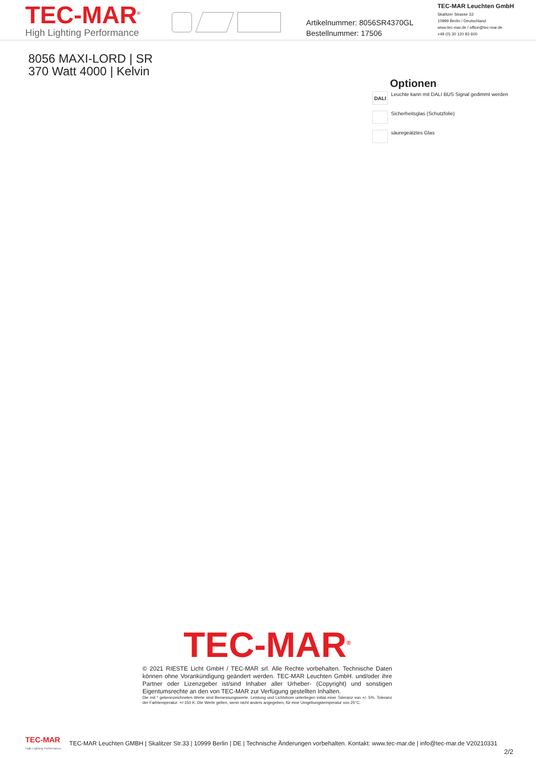TEC-MAR<sup>®</sup>
High Lighting Performance
Artikelnummer: 8056SR4370GL
Bestellnummer: 17506
TEC-MAR Leuchten GmbH
Skalitzer Strasse 33
10999 Berlin / Deutschland
www.tec-mar.de / office@tec-mar.de
+49 (0) 30 120 83 600
8056 MAXI-LORD | SR
370 Watt 4000 | Kelvin
Optionen
DALI
Leuchte kann mit DALI BUS Signal gedimmt werden
Sicherheitsglas (Schutzfolie)
säuregeätztes Glas
TEC-MAR<sup>®</sup>
© 2021 RIESTE Licht GmbH / TEC-MAR srl. Alle Rechte vorbehalten. Technische Daten können ohne Vorankündigung geändert werden. TEC-MAR Leuchten GmbH. und/oder ihre Partner oder Lizenzgeber ist/sind Inhaber aller Urheber- (Copyright) und sonstigen Eigentumsrechte an den von TEC-MAR zur Verfügung gestellten Inhalten.
Die mit * gekennzeichneten Werte sind Bemessungswerte. Leistung und Lichtstrom unterliegen initial einer Toleranz von +/- 5%. Toleranz der Farbtemperatur: +/-150 K. Die Werte gelten, wenn nicht anders angegeben, für eine Umgebungstemperatur von 25°C.
TEC-MAR
High Lighting Performance
TEC-MAR Leuchten GMBH | Skalitzer Str.33 | 10999 Berlin | DE | Technische Änderungen vorbehalten. Kontakt: www.tec-mar.de | info@tec-mar.de V20210331
2/2